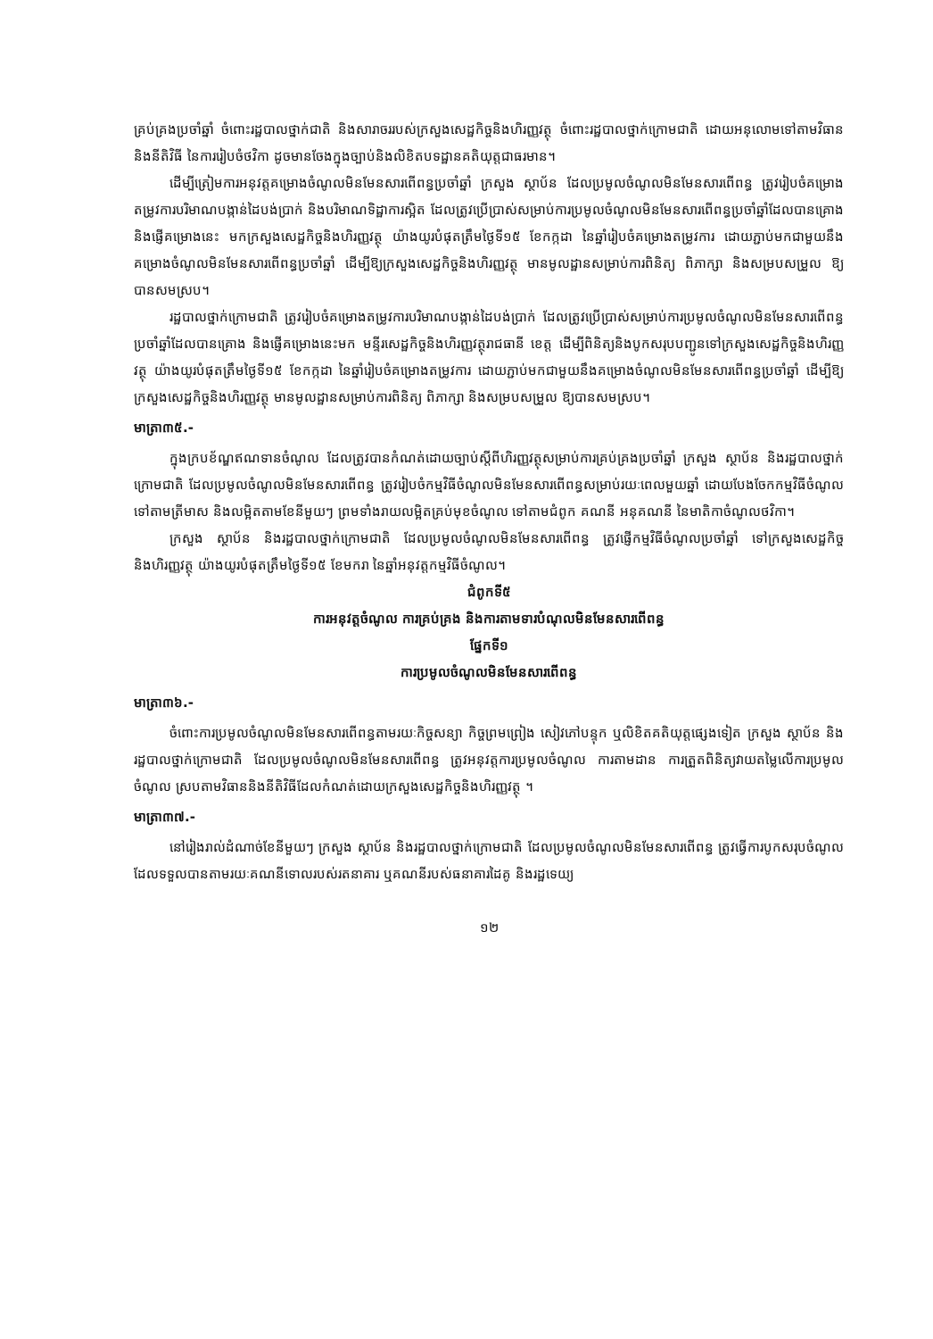គ្រប់គ្រងប្រចាំឆ្នាំ ចំពោះរដ្ឋបាលថ្នាក់ជាតិ និងសារាចររបស់ក្រសួងសេដ្ឋកិច្ចនិងហិរញ្ញវត្ថុ ចំពោះរដ្ឋបាលថ្នាក់ក្រោមជាតិ ដោយអនុលោមទៅតាមវិធាននិងនីតិវិធី នៃការរៀបចំថវិកា ដូចមានចែងក្នុងច្បាប់និងលិខិតបទដ្ឋានគតិយុត្តជាធរមាន។
ដើម្បីត្រៀមការអនុវត្តគម្រោងចំណូលមិនមែនសារពើពន្ធប្រចាំឆ្នាំ ក្រសួង ស្ថាប័ន ដែលប្រមូលចំណូលមិនមែនសារពើពន្ធ ត្រូវរៀបចំគម្រោងតម្រូវការបរិមាណបង្កាន់ដៃបង់ប្រាក់ និងបរិមាណទិដ្ឋាការស្អិត ដែលត្រូវប្រើប្រាស់សម្រាប់ការប្រមូលចំណូលមិនមែនសារពើពន្ធប្រចាំឆ្នាំដែលបានគ្រោង និងផ្ញើគម្រោងនេះ មកក្រសួងសេដ្ឋកិច្ចនិងហិរញ្ញវត្ថុ យ៉ាងយូរបំផុតត្រឹមថ្ងៃទី១៥ ខែកក្កដា នៃឆ្នាំរៀបចំគម្រោងតម្រូវការ ដោយភ្ជាប់មកជាមួយនឹងគម្រោងចំណូលមិនមែនសារពើពន្ធប្រចាំឆ្នាំ ដើម្បីឱ្យក្រសួងសេដ្ឋកិច្ចនិងហិរញ្ញវត្ថុ មានមូលដ្ឋានសម្រាប់ការពិនិត្យ ពិភាក្សា និងសម្របសម្រួល ឱ្យបានសមស្រប។
រដ្ឋបាលថ្នាក់ក្រោមជាតិ ត្រូវរៀបចំគម្រោងតម្រូវការបរិមាណបង្កាន់ដៃបង់ប្រាក់ ដែលត្រូវប្រើប្រាស់សម្រាប់ការប្រមូលចំណូលមិនមែនសារពើពន្ធប្រចាំឆ្នាំដែលបានគ្រោង និងផ្ញើគម្រោងនេះមក មន្ទីរសេដ្ឋកិច្ចនិងហិរញ្ញវត្ថុរាជធានី ខេត្ត ដើម្បីពិនិត្យនិងបូកសរុបបញ្ជូនទៅក្រសួងសេដ្ឋកិច្ចនិងហិរញ្ញវត្ថុ យ៉ាងយូរបំផុតត្រឹមថ្ងៃទី១៥ ខែកក្កដា នៃឆ្នាំរៀបចំគម្រោងតម្រូវការ ដោយភ្ជាប់មកជាមួយនឹងគម្រោងចំណូលមិនមែនសារពើពន្ធប្រចាំឆ្នាំ ដើម្បីឱ្យក្រសួងសេដ្ឋកិច្ចនិងហិរញ្ញវត្ថុ មានមូលដ្ឋានសម្រាប់ការពិនិត្យ ពិភាក្សា និងសម្របសម្រួល ឱ្យបានសមស្រប។
មាត្រា៣៥.-
ក្នុងក្របខ័ណ្ឌឥណទានចំណូល ដែលត្រូវបានកំណត់ដោយច្បាប់ស្តីពីហិរញ្ញវត្ថុសម្រាប់ការគ្រប់គ្រងប្រចាំឆ្នាំ ក្រសួង ស្ថាប័ន និងរដ្ឋបាលថ្នាក់ក្រោមជាតិ ដែលប្រមូលចំណូលមិនមែនសារពើពន្ធ ត្រូវរៀបចំកម្មវិធីចំណូលមិនមែនសារពើពន្ធសម្រាប់រយៈពេលមួយឆ្នាំ ដោយបែងចែកកម្មវិធីចំណូលទៅតាមត្រីមាស និងលម្អិតតាមខែនីមួយៗ ព្រមទាំងរាយលម្អិតគ្រប់មុខចំណូល ទៅតាមជំពូក គណនី អនុគណនី នៃមាតិកាចំណូលថវិកា។
ក្រសួង ស្ថាប័ន និងរដ្ឋបាលថ្នាក់ក្រោមជាតិ ដែលប្រមូលចំណូលមិនមែនសារពើពន្ធ ត្រូវផ្ញើកម្មវិធីចំណូលប្រចាំឆ្នាំ ទៅក្រសួងសេដ្ឋកិច្ចនិងហិរញ្ញវត្ថុ យ៉ាងយូរបំផុតត្រឹមថ្ងៃទី១៥ ខែមករា នៃឆ្នាំអនុវត្តកម្មវិធីចំណូល។
ជំពូកទី៥
ការអនុវត្តចំណូល ការគ្រប់គ្រង និងការតាមទារបំណុលមិនមែនសារពើពន្ធ
ផ្នែកទី១
ការប្រមូលចំណូលមិនមែនសារពើពន្ធ
មាត្រា៣៦.-
ចំពោះការប្រមូលចំណូលមិនមែនសារពើពន្ធតាមរយៈកិច្ចសន្យា កិច្ចព្រមព្រៀង សៀវភៅបន្ទុក ឬលិខិតគតិយុត្តផ្សេងទៀត ក្រសួង ស្ថាប័ន និងរដ្ឋបាលថ្នាក់ក្រោមជាតិ ដែលប្រមូលចំណូលមិនមែនសារពើពន្ធ ត្រូវអនុវត្តការប្រមូលចំណូល ការតាមដាន ការត្រួតពិនិត្យវាយតម្លៃលើការប្រមូលចំណូល ស្របតាមវិធាននិងនីតិវិធីដែលកំណត់ដោយក្រសួងសេដ្ឋកិច្ចនិងហិរញ្ញវត្ថុ ។
មាត្រា៣៧.-
នៅរៀងរាល់ដំណាច់ខែនីមួយៗ ក្រសួង ស្ថាប័ន និងរដ្ឋបាលថ្នាក់ក្រោមជាតិ ដែលប្រមូលចំណូលមិនមែនសារពើពន្ធ ត្រូវធ្វើការបូកសរុបចំណូលដែលទទួលបានតាមរយៈគណនីទោលរបស់រតនាគារ ឬគណនីរបស់ធនាគារដៃគូ និងរដ្ឋទេយ្យ
១២